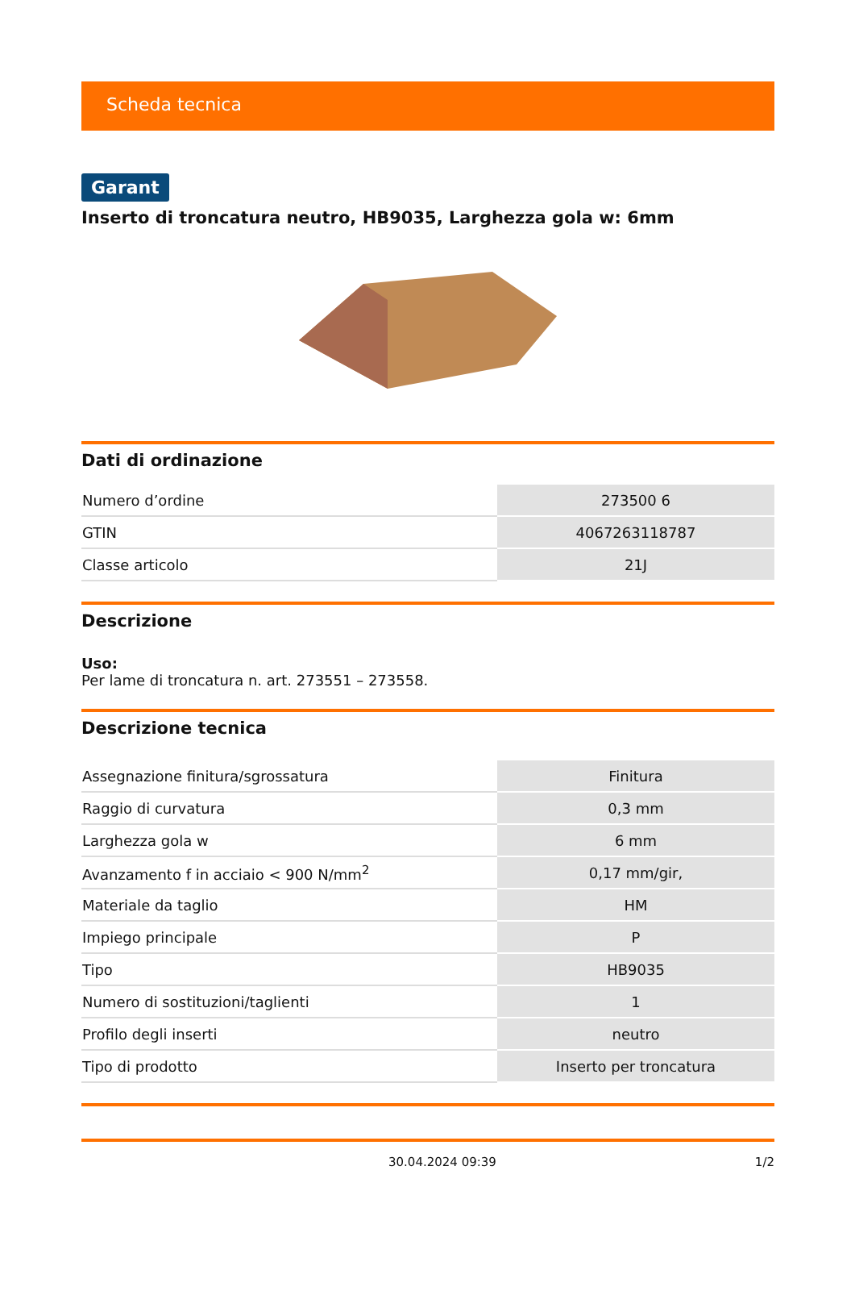Scheda tecnica
Garant
Inserto di troncatura neutro, HB9035, Larghezza gola w: 6mm
Dati di ordinazione
| Numero d’ordine | 273500 6 |
| GTIN | 4067263118787 |
| Classe articolo | 21J |
Descrizione
Uso:
Per lame di troncatura n. art. 273551 – 273558.
Descrizione tecnica
| Assegnazione finitura/sgrossatura | Finitura |
| Raggio di curvatura | 0,3 mm |
| Larghezza gola w | 6 mm |
| Avanzamento f in acciaio < 900 N/mm<sup>2</sup> | 0,17 mm/gir, |
| Materiale da taglio | HM |
| Impiego principale | P |
| Tipo | HB9035 |
| Numero di sostituzioni/taglienti | 1 |
| Profilo degli inserti | neutro |
| Tipo di prodotto | Inserto per troncatura |
30.04.2024 09:39 1/2